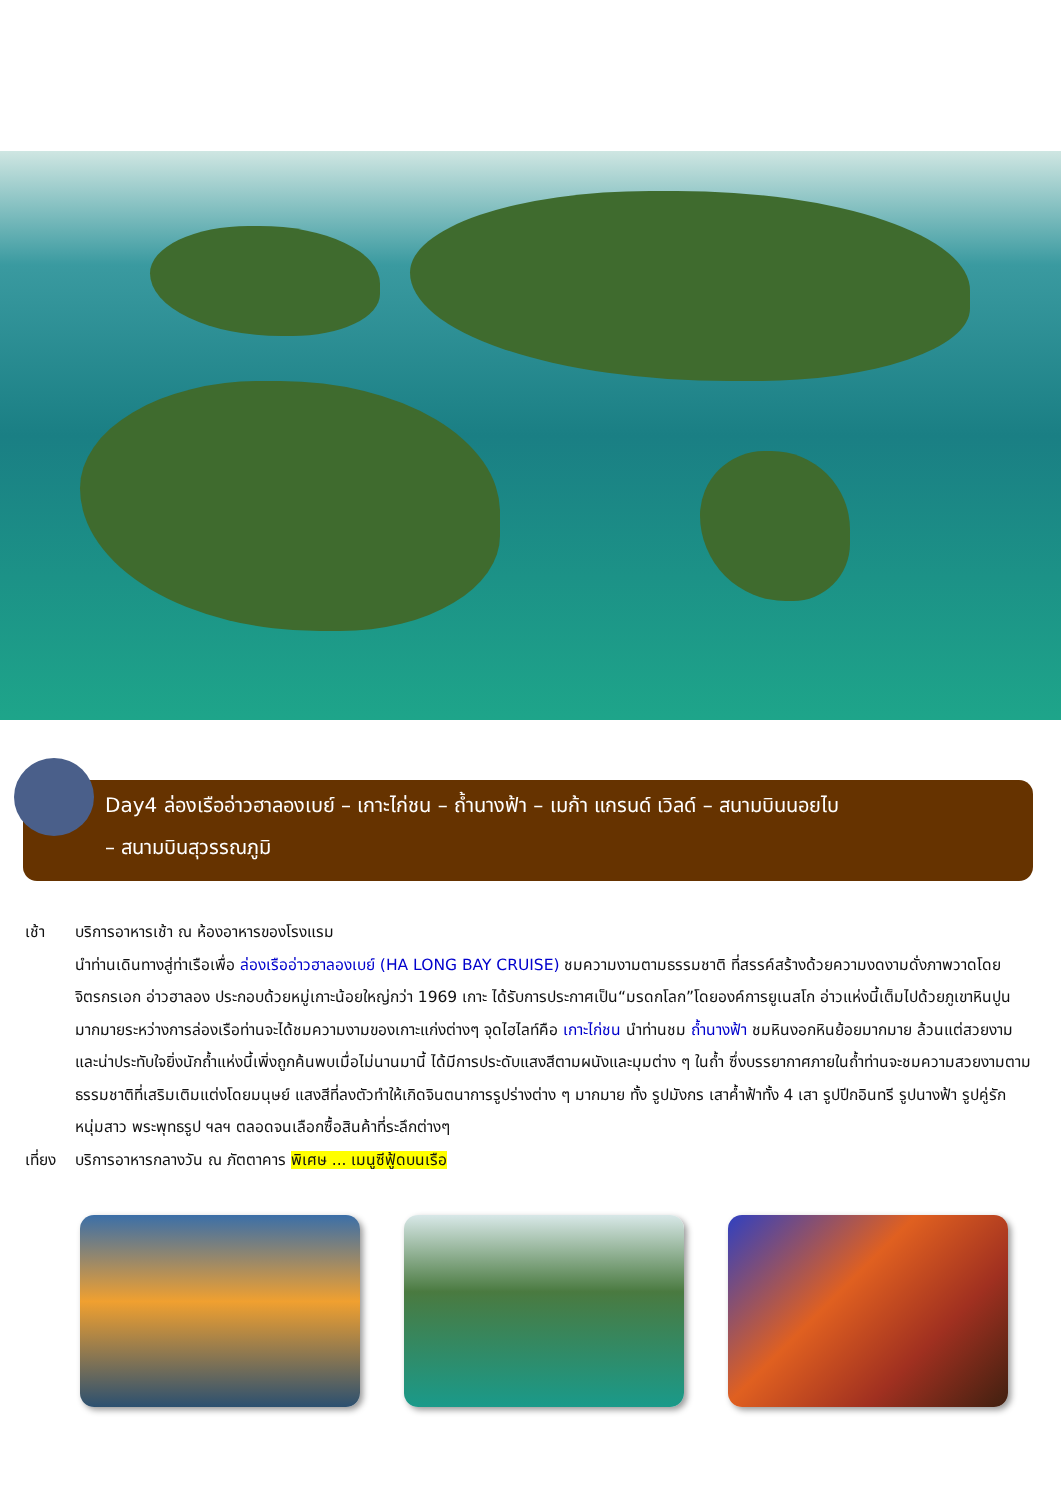Day4 ล่องเรืออ่าวฮาลองเบย์ – เกาะไก่ชน – ถ้ำนางฟ้า – เมก้า แกรนด์ เวิลด์ – สนามบินนอยไบ
– สนามบินสุวรรณภูมิ
เช้า บริการอาหารเช้า ณ ห้องอาหารของโรงแรม
นำท่านเดินทางสู่ท่าเรือเพื่อ ล่องเรืออ่าวฮาลองเบย์ (HA LONG BAY CRUISE) ชมความงามตามธรรมชาติ ที่สรรค์สร้างด้วยความงดงามดั่งภาพวาดโดยจิตรกรเอก อ่าวฮาลอง ประกอบด้วยหมู่เกาะน้อยใหญ่กว่า 1969 เกาะ ได้รับการประกาศเป็น“มรดกโลก”โดยองค์การยูเนสโก อ่าวแห่งนี้เต็มไปด้วยภูเขาหินปูนมากมายระหว่างการล่องเรือท่านจะได้ชมความงามของเกาะแก่งต่างๆ จุดไฮไลท์คือ เกาะไก่ชน นำท่านชม ถ้ำนางฟ้า ชมหินงอกหินย้อยมากมาย ล้วนแต่สวยงามและน่าประทับใจยิ่งนักถ้ำแห่งนี้เพิ่งถูกค้นพบเมื่อไม่นานมานี้ ได้มีการประดับแสงสีตามผนังและมุมต่าง ๆ ในถ้ำ ซึ่งบรรยากาศภายในถ้ำท่านจะชมความสวยงามตามธรรมชาติที่เสริมเติมแต่งโดยมนุษย์ แสงสีที่ลงตัวทำให้เกิดจินตนาการรูปร่างต่าง ๆ มากมาย ทั้ง รูปมังกร เสาค้ำฟ้าทั้ง 4 เสา รูปปีกอินทรี รูปนางฟ้า รูปคู่รักหนุ่มสาว พระพุทธรูป ฯลฯ ตลอดจนเลือกซื้อสินค้าที่ระลึกต่างๆ
เที่ยง บริการอาหารกลางวัน ณ ภัตตาคาร พิเศษ ... เมนูซีฟู้ดบนเรือ